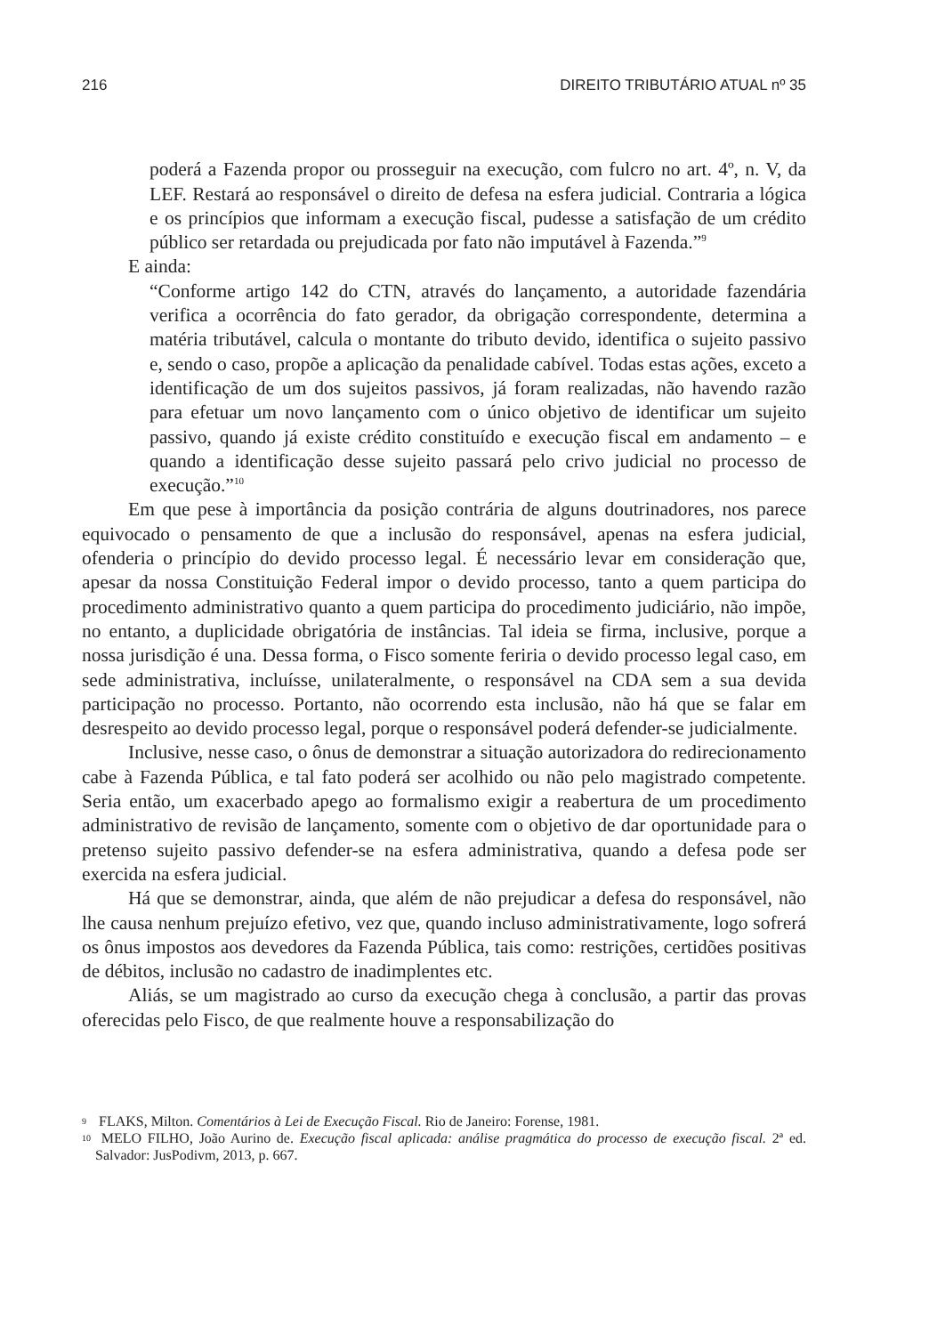216 DIREITO TRIBUTÁRIO ATUAL nº 35
poderá a Fazenda propor ou prosseguir na execução, com fulcro no art. 4º, n. V, da LEF. Restará ao responsável o direito de defesa na esfera judicial. Contraria a lógica e os princípios que informam a execução fiscal, pudesse a satisfação de um crédito público ser retardada ou prejudicada por fato não imputável à Fazenda.”<sup>9</sup>
E ainda:
“Conforme artigo 142 do CTN, através do lançamento, a autoridade fazendária verifica a ocorrência do fato gerador, da obrigação correspondente, determina a matéria tributável, calcula o montante do tributo devido, identifica o sujeito passivo e, sendo o caso, propõe a aplicação da penalidade cabível. Todas estas ações, exceto a identificação de um dos sujeitos passivos, já foram realizadas, não havendo razão para efetuar um novo lançamento com o único objetivo de identificar um sujeito passivo, quando já existe crédito constituído e execução fiscal em andamento – e quando a identificação desse sujeito passará pelo crivo judicial no processo de execução.”<sup>10</sup>
Em que pese à importância da posição contrária de alguns doutrinadores, nos parece equivocado o pensamento de que a inclusão do responsável, apenas na esfera judicial, ofenderia o princípio do devido processo legal. É necessário levar em consideração que, apesar da nossa Constituição Federal impor o devido processo, tanto a quem participa do procedimento administrativo quanto a quem participa do procedimento judiciário, não impõe, no entanto, a duplicidade obrigatória de instâncias. Tal ideia se firma, inclusive, porque a nossa jurisdição é una. Dessa forma, o Fisco somente feriria o devido processo legal caso, em sede administrativa, incluísse, unilateralmente, o responsável na CDA sem a sua devida participação no processo. Portanto, não ocorrendo esta inclusão, não há que se falar em desrespeito ao devido processo legal, porque o responsável poderá defender-se judicialmente.
Inclusive, nesse caso, o ônus de demonstrar a situação autorizadora do redirecionamento cabe à Fazenda Pública, e tal fato poderá ser acolhido ou não pelo magistrado competente. Seria então, um exacerbado apego ao formalismo exigir a reabertura de um procedimento administrativo de revisão de lançamento, somente com o objetivo de dar oportunidade para o pretenso sujeito passivo defender-se na esfera administrativa, quando a defesa pode ser exercida na esfera judicial.
Há que se demonstrar, ainda, que além de não prejudicar a defesa do responsável, não lhe causa nenhum prejuízo efetivo, vez que, quando incluso administrativamente, logo sofrerá os ônus impostos aos devedores da Fazenda Pública, tais como: restrições, certidões positivas de débitos, inclusão no cadastro de inadimplentes etc.
Aliás, se um magistrado ao curso da execução chega à conclusão, a partir das provas oferecidas pelo Fisco, de que realmente houve a responsabilização do
9 FLAKS, Milton. Comentários à Lei de Execução Fiscal. Rio de Janeiro: Forense, 1981.
10 MELO FILHO, João Aurino de. Execução fiscal aplicada: análise pragmática do processo de execução fiscal. 2ª ed. Salvador: JusPodivm, 2013, p. 667.